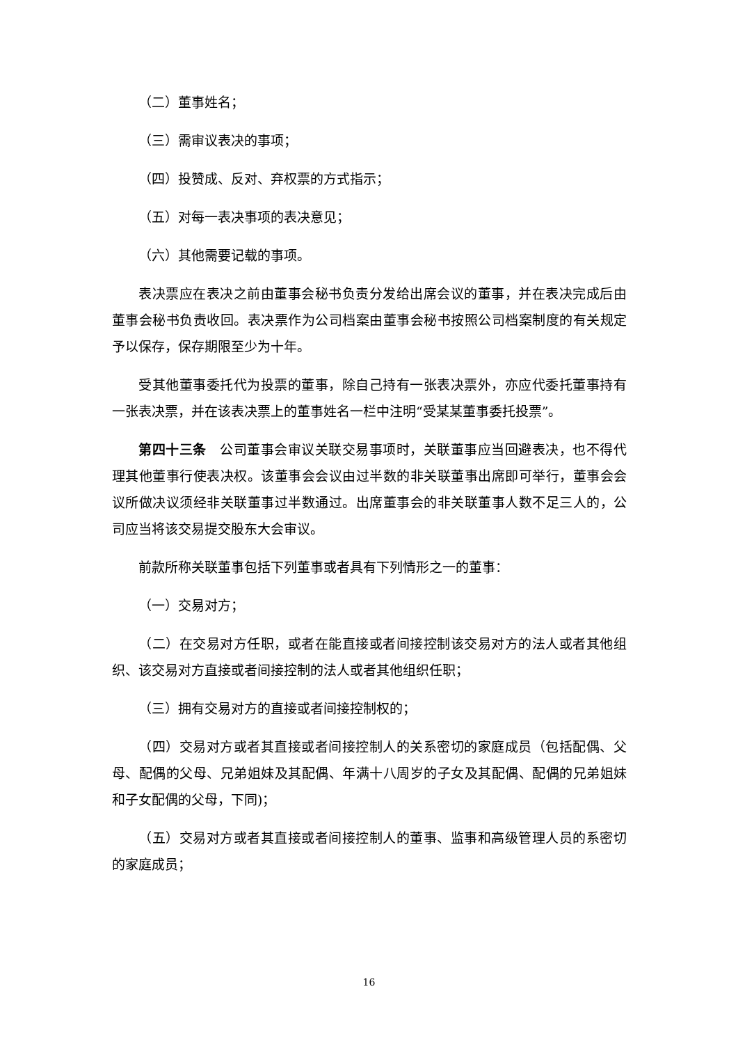（二）董事姓名；
（三）需审议表决的事项；
（四）投赞成、反对、弃权票的方式指示；
（五）对每一表决事项的表决意见；
（六）其他需要记载的事项。
表决票应在表决之前由董事会秘书负责分发给出席会议的董事，并在表决完成后由董事会秘书负责收回。表决票作为公司档案由董事会秘书按照公司档案制度的有关规定予以保存，保存期限至少为十年。
受其他董事委托代为投票的董事，除自己持有一张表决票外，亦应代委托董事持有一张表决票，并在该表决票上的董事姓名一栏中注明“受某某董事委托投票”。
第四十三条　公司董事会审议关联交易事项时，关联董事应当回避表决，也不得代理其他董事行使表决权。该董事会会议由过半数的非关联董事出席即可举行，董事会会议所做决议须经非关联董事过半数通过。出席董事会的非关联董事人数不足三人的，公司应当将该交易提交股东大会审议。
前款所称关联董事包括下列董事或者具有下列情形之一的董事：
（一）交易对方；
（二）在交易对方任职，或者在能直接或者间接控制该交易对方的法人或者其他组织、该交易对方直接或者间接控制的法人或者其他组织任职；
（三）拥有交易对方的直接或者间接控制权的；
（四）交易对方或者其直接或者间接控制人的关系密切的家庭成员（包括配偶、父母、配偶的父母、兄弟姐妹及其配偶、年满十八周岁的子女及其配偶、配偶的兄弟姐妹和子女配偶的父母，下同)；
（五）交易对方或者其直接或者间接控制人的董事、监事和高级管理人员的系密切的家庭成员；
16